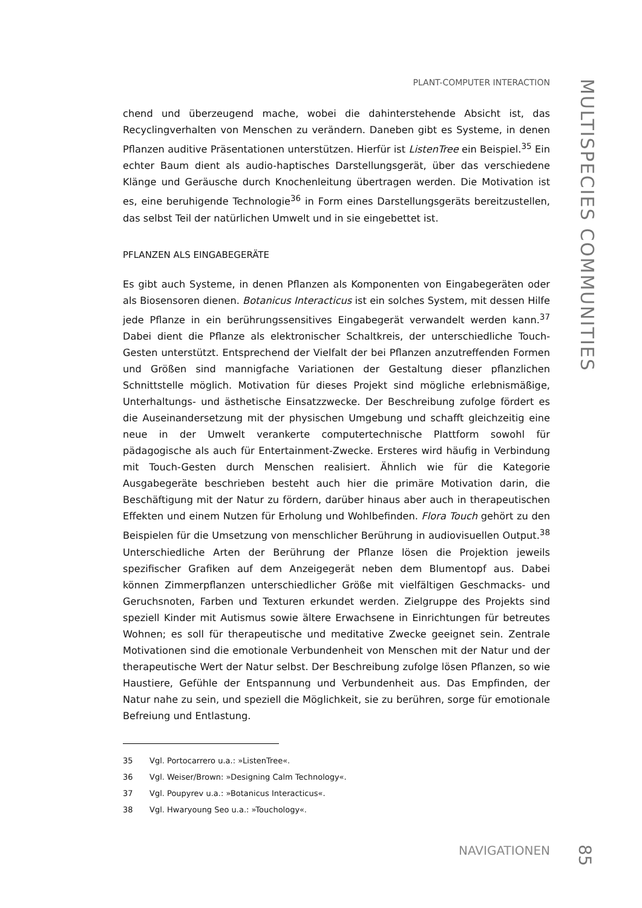PLANT-COMPUTER INTERACTION
chend und überzeugend mache, wobei die dahinterstehende Absicht ist, das Recyclingverhalten von Menschen zu verändern. Daneben gibt es Systeme, in denen Pflanzen auditive Präsentationen unterstützen. Hierfür ist ListenTree ein Beispiel.<sup>35</sup> Ein echter Baum dient als audio-haptisches Darstellungsgerät, über das verschiedene Klänge und Geräusche durch Knochenleitung übertragen werden. Die Motivation ist es, eine beruhigende Technologie<sup>36</sup> in Form eines Darstellungsgeräts bereitzustellen, das selbst Teil der natürlichen Umwelt und in sie eingebettet ist.
PFLANZEN ALS EINGABEGERÄTE
Es gibt auch Systeme, in denen Pflanzen als Komponenten von Eingabegeräten oder als Biosensoren dienen. Botanicus Interacticus ist ein solches System, mit dessen Hilfe jede Pflanze in ein berührungssensitives Eingabegerät verwandelt werden kann.<sup>37</sup> Dabei dient die Pflanze als elektronischer Schaltkreis, der unterschiedliche Touch-Gesten unterstützt. Entsprechend der Vielfalt der bei Pflanzen anzutreffenden Formen und Größen sind mannigfache Variationen der Gestaltung dieser pflanzlichen Schnittstelle möglich. Motivation für dieses Projekt sind mögliche erlebnismäßige, Unterhaltungs- und ästhetische Einsatzzwecke. Der Beschreibung zufolge fördert es die Auseinandersetzung mit der physischen Umgebung und schafft gleichzeitig eine neue in der Umwelt verankerte computertechnische Plattform sowohl für pädagogische als auch für Entertainment-Zwecke. Ersteres wird häufig in Verbindung mit Touch-Gesten durch Menschen realisiert. Ähnlich wie für die Kategorie Ausgabegeräte beschrieben besteht auch hier die primäre Motivation darin, die Beschäftigung mit der Natur zu fördern, darüber hinaus aber auch in therapeutischen Effekten und einem Nutzen für Erholung und Wohlbefinden. Flora Touch gehört zu den Beispielen für die Umsetzung von menschlicher Berührung in audiovisuellen Output.<sup>38</sup> Unterschiedliche Arten der Berührung der Pflanze lösen die Projektion jeweils spezifischer Grafiken auf dem Anzeigegerät neben dem Blumentopf aus. Dabei können Zimmerpflanzen unterschiedlicher Größe mit vielfältigen Geschmacks- und Geruchsnoten, Farben und Texturen erkundet werden. Zielgruppe des Projekts sind speziell Kinder mit Autismus sowie ältere Erwachsene in Einrichtungen für betreutes Wohnen; es soll für therapeutische und meditative Zwecke geeignet sein. Zentrale Motivationen sind die emotionale Verbundenheit von Menschen mit der Natur und der therapeutische Wert der Natur selbst. Der Beschreibung zufolge lösen Pflanzen, so wie Haustiere, Gefühle der Entspannung und Verbundenheit aus. Das Empfinden, der Natur nahe zu sein, und speziell die Möglichkeit, sie zu berühren, sorge für emotionale Befreiung und Entlastung.
35 Vgl. Portocarrero u.a.: »ListenTree«.
36 Vgl. Weiser/Brown: »Designing Calm Technology«.
37 Vgl. Poupyrev u.a.: »Botanicus Interacticus«.
38 Vgl. Hwaryoung Seo u.a.: »Touchology«.
NAVIGATIONEN
MULTISPECIES COMMUNITIES
85